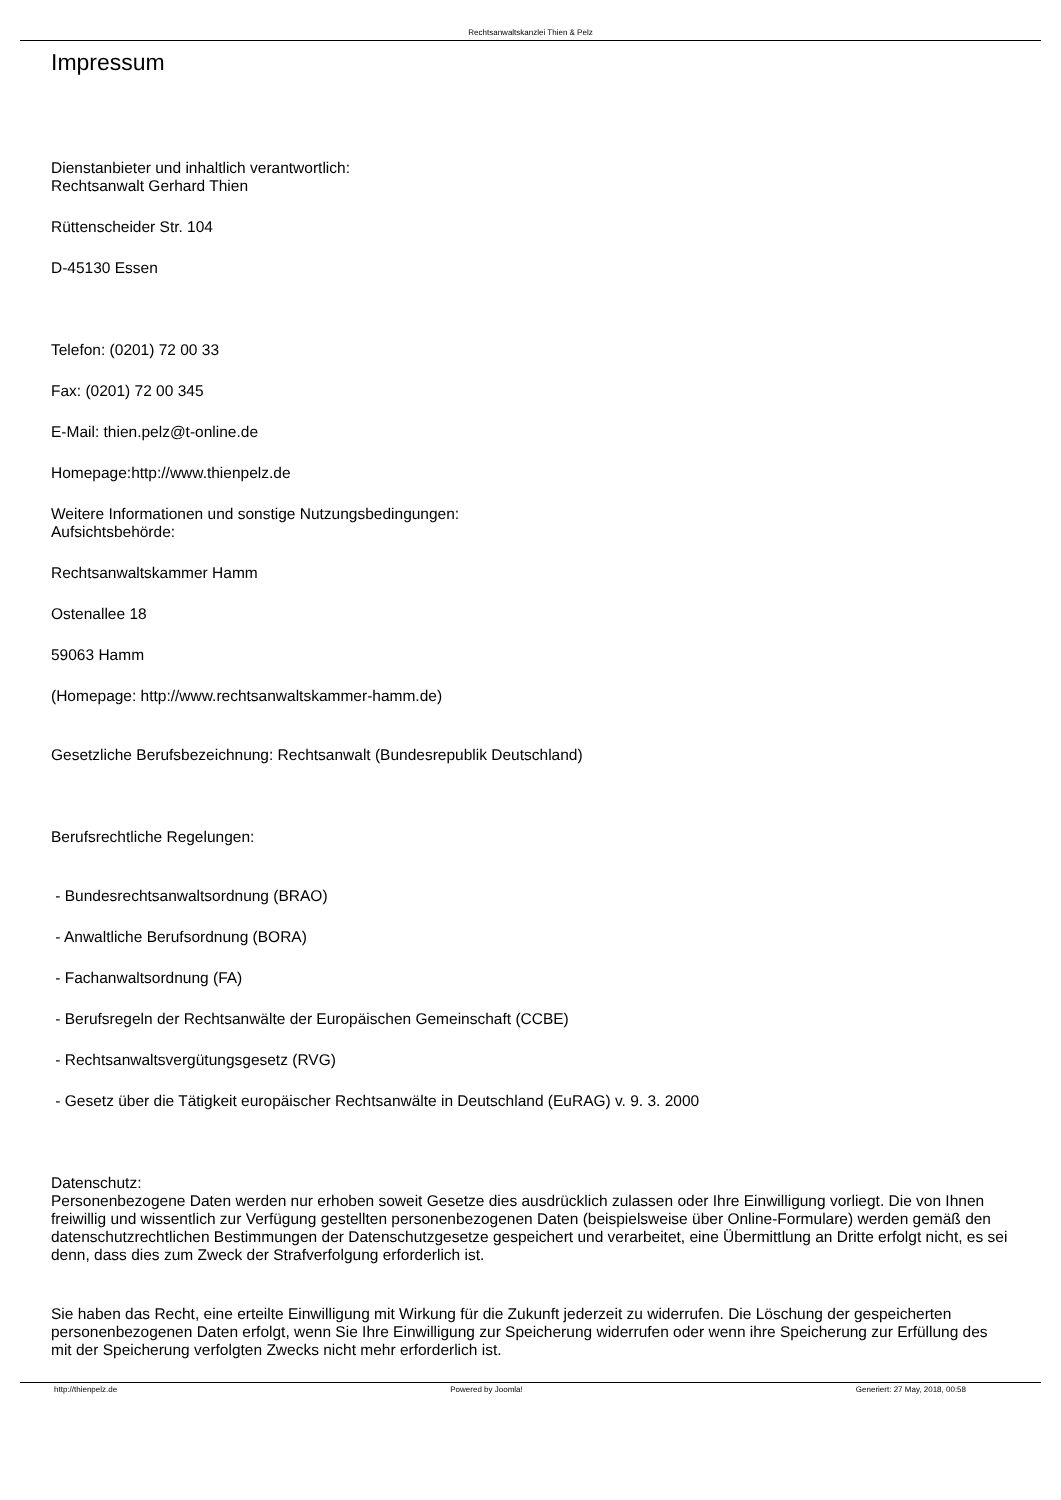Rechtsanwaltskanzlei Thien & Pelz
Impressum
Dienstanbieter und inhaltlich verantwortlich:
Rechtsanwalt Gerhard Thien
Rüttenscheider Str. 104
D-45130 Essen
Telefon: (0201) 72 00 33
Fax: (0201) 72 00 345
E-Mail: thien.pelz@t-online.de
Homepage:http://www.thienpelz.de
Weitere Informationen und sonstige Nutzungsbedingungen:
Aufsichtsbehörde:
Rechtsanwaltskammer Hamm
Ostenallee 18
59063 Hamm
(Homepage: http://www.rechtsanwaltskammer-hamm.de)
Gesetzliche Berufsbezeichnung: Rechtsanwalt (Bundesrepublik Deutschland)
Berufsrechtliche Regelungen:
- Bundesrechtsanwaltsordnung (BRAO)
- Anwaltliche Berufsordnung (BORA)
- Fachanwaltsordnung (FA)
- Berufsregeln der Rechtsanwälte der Europäischen Gemeinschaft (CCBE)
- Rechtsanwaltsvergütungsgesetz (RVG)
- Gesetz über die Tätigkeit europäischer Rechtsanwälte in Deutschland (EuRAG) v. 9. 3. 2000
Datenschutz:
Personenbezogene Daten werden nur erhoben soweit Gesetze dies ausdrücklich zulassen oder Ihre Einwilligung vorliegt. Die von Ihnen freiwillig und wissentlich zur Verfügung gestellten personenbezogenen Daten (beispielsweise über Online-Formulare) werden gemäß den datenschutzrechtlichen Bestimmungen der Datenschutzgesetze gespeichert und verarbeitet, eine Übermittlung an Dritte erfolgt nicht, es sei denn, dass dies zum Zweck der Strafverfolgung erforderlich ist.
Sie haben das Recht, eine erteilte Einwilligung mit Wirkung für die Zukunft jederzeit zu widerrufen. Die Löschung der gespeicherten personenbezogenen Daten erfolgt, wenn Sie Ihre Einwilligung zur Speicherung widerrufen oder wenn ihre Speicherung zur Erfüllung des mit der Speicherung verfolgten Zwecks nicht mehr erforderlich ist.
http://thienpelz.de Powered by Joomla! Generiert: 27 May, 2018, 00:58